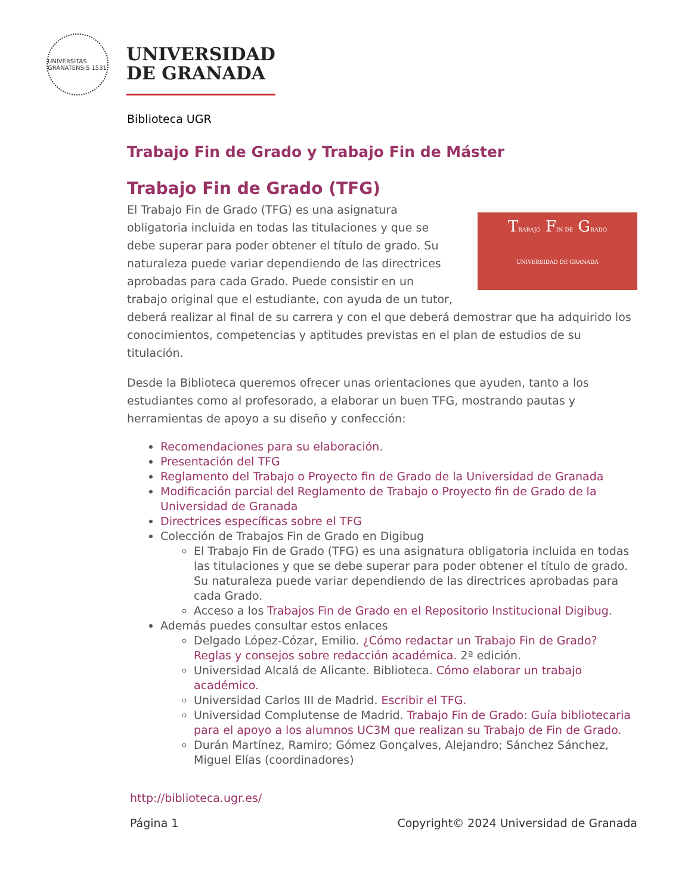UNIVERSITAS GRANATENSIS 1531
UNIVERSIDAD
DE GRANADA
Biblioteca UGR
Trabajo Fin de Grado y Trabajo Fin de Máster
Trabajo Fin de Grado (TFG)
TRABAJO FIN DE GRADO
UNIVERSIDAD DE GRANADA
El Trabajo Fin de Grado (TFG) es una asignatura obligatoria incluida en todas las titulaciones y que se debe superar para poder obtener el título de grado. Su naturaleza puede variar dependiendo de las directrices aprobadas para cada Grado. Puede consistir en un trabajo original que el estudiante, con ayuda de un tutor, deberá realizar al final de su carrera y con el que deberá demostrar que ha adquirido los conocimientos, competencias y aptitudes previstas en el plan de estudios de su titulación.
Desde la Biblioteca queremos ofrecer unas orientaciones que ayuden, tanto a los estudiantes como al profesorado, a elaborar un buen TFG, mostrando pautas y herramientas de apoyo a su diseño y confección:
Recomendaciones para su elaboración.
Presentación del TFG
Reglamento del Trabajo o Proyecto fin de Grado de la Universidad de Granada
Modificación parcial del Reglamento de Trabajo o Proyecto fin de Grado de la Universidad de Granada
Directrices específicas sobre el TFG
Colección de Trabajos Fin de Grado en Digibug
El Trabajo Fin de Grado (TFG) es una asignatura obligatoria incluida en todas las titulaciones y que se debe superar para poder obtener el título de grado. Su naturaleza puede variar dependiendo de las directrices aprobadas para cada Grado.
Acceso a los Trabajos Fin de Grado en el Repositorio Institucional Digibug.
Además puedes consultar estos enlaces
Delgado López-Cózar, Emilio. ¿Cómo redactar un Trabajo Fin de Grado? Reglas y consejos sobre redacción académica. 2ª edición.
Universidad Alcalá de Alicante. Biblioteca. Cómo elaborar un trabajo académico.
Universidad Carlos III de Madrid. Escribir el TFG.
Universidad Complutense de Madrid. Trabajo Fin de Grado: Guía bibliotecaria para el apoyo a los alumnos UC3M que realizan su Trabajo de Fin de Grado.
Durán Martínez, Ramiro; Gómez Gonçalves, Alejandro; Sánchez Sánchez, Miguel Elías (coordinadores)
http://biblioteca.ugr.es/
Página 1 Copyright© 2024 Universidad de Granada